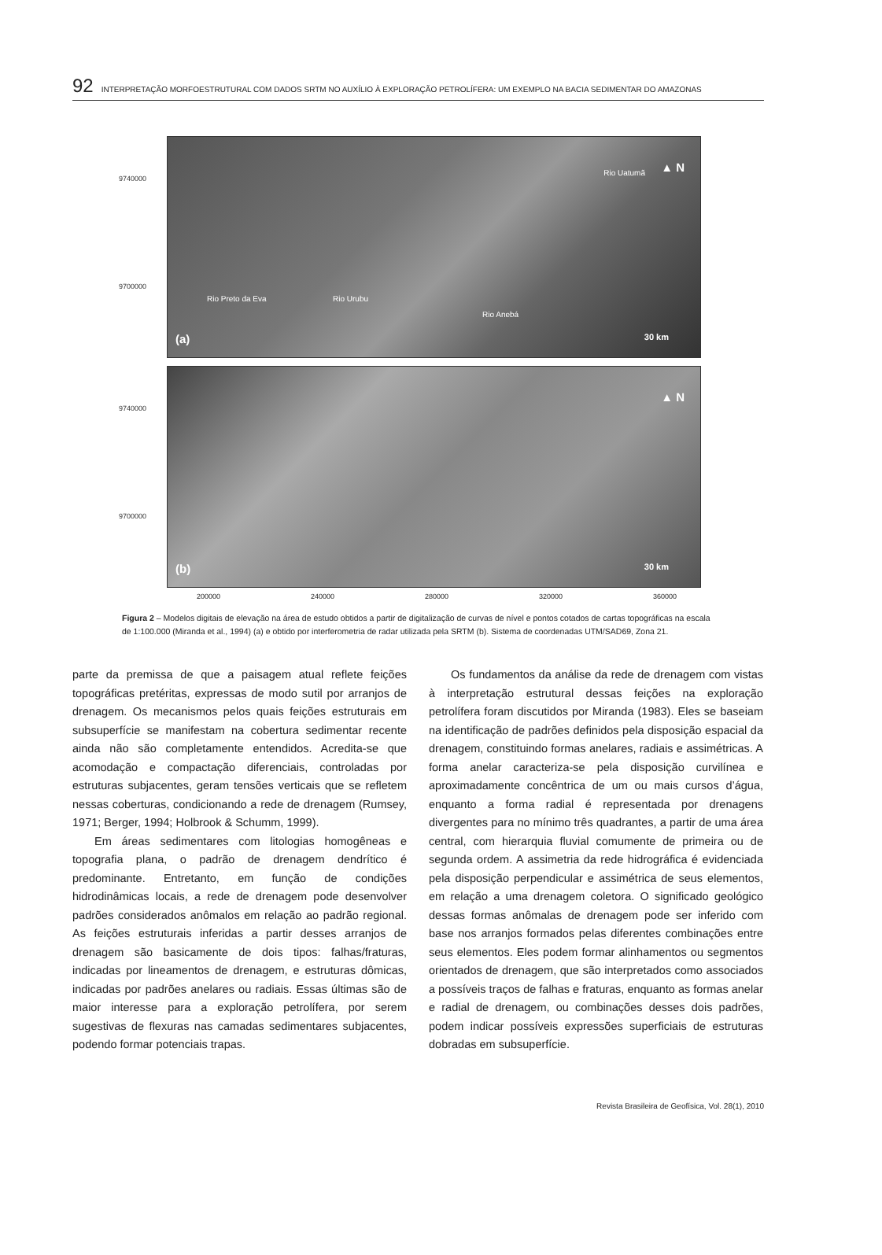92 INTERPRETAÇÃO MORFOESTRUTURAL COM DADOS SRTM NO AUXÍLIO À EXPLORAÇÃO PETROLÍFERA: UM EXEMPLO NA BACIA SEDIMENTAR DO AMAZONAS
9740000
9700000
▲ N Rio Uatumã
Rio Preto da Eva Rio Urubu
Rio Anebá
(a) 30 km
9740000
9700000
▲ N
(b) 30 km
200000 240000 280000 320000 360000
Figura 2 – Modelos digitais de elevação na área de estudo obtidos a partir de digitalização de curvas de nível e pontos cotados de cartas topográficas na escala de 1:100.000 (Miranda et al., 1994) (a) e obtido por interferometria de radar utilizada pela SRTM (b). Sistema de coordenadas UTM/SAD69, Zona 21.
parte da premissa de que a paisagem atual reflete feições topográficas pretéritas, expressas de modo sutil por arranjos de drenagem. Os mecanismos pelos quais feições estruturais em subsuperfície se manifestam na cobertura sedimentar recente ainda não são completamente entendidos. Acredita-se que acomodação e compactação diferenciais, controladas por estruturas subjacentes, geram tensões verticais que se refletem nessas coberturas, condicionando a rede de drenagem (Rumsey, 1971; Berger, 1994; Holbrook & Schumm, 1999).
Em áreas sedimentares com litologias homogêneas e topografia plana, o padrão de drenagem dendrítico é predominante. Entretanto, em função de condições hidrodinâmicas locais, a rede de drenagem pode desenvolver padrões considerados anômalos em relação ao padrão regional. As feições estruturais inferidas a partir desses arranjos de drenagem são basicamente de dois tipos: falhas/fraturas, indicadas por lineamentos de drenagem, e estruturas dômicas, indicadas por padrões anelares ou radiais. Essas últimas são de maior interesse para a exploração petrolífera, por serem sugestivas de flexuras nas camadas sedimentares subjacentes, podendo formar potenciais trapas.
Os fundamentos da análise da rede de drenagem com vistas à interpretação estrutural dessas feições na exploração petrolífera foram discutidos por Miranda (1983). Eles se baseiam na identificação de padrões definidos pela disposição espacial da drenagem, constituindo formas anelares, radiais e assimétricas. A forma anelar caracteriza-se pela disposição curvilínea e aproximadamente concêntrica de um ou mais cursos d’água, enquanto a forma radial é representada por drenagens divergentes para no mínimo três quadrantes, a partir de uma área central, com hierarquia fluvial comumente de primeira ou de segunda ordem. A assimetria da rede hidrográfica é evidenciada pela disposição perpendicular e assimétrica de seus elementos, em relação a uma drenagem coletora. O significado geológico dessas formas anômalas de drenagem pode ser inferido com base nos arranjos formados pelas diferentes combinações entre seus elementos. Eles podem formar alinhamentos ou segmentos orientados de drenagem, que são interpretados como associados a possíveis traços de falhas e fraturas, enquanto as formas anelar e radial de drenagem, ou combinações desses dois padrões, podem indicar possíveis expressões superficiais de estruturas dobradas em subsuperfície.
Revista Brasileira de Geofísica, Vol. 28(1), 2010